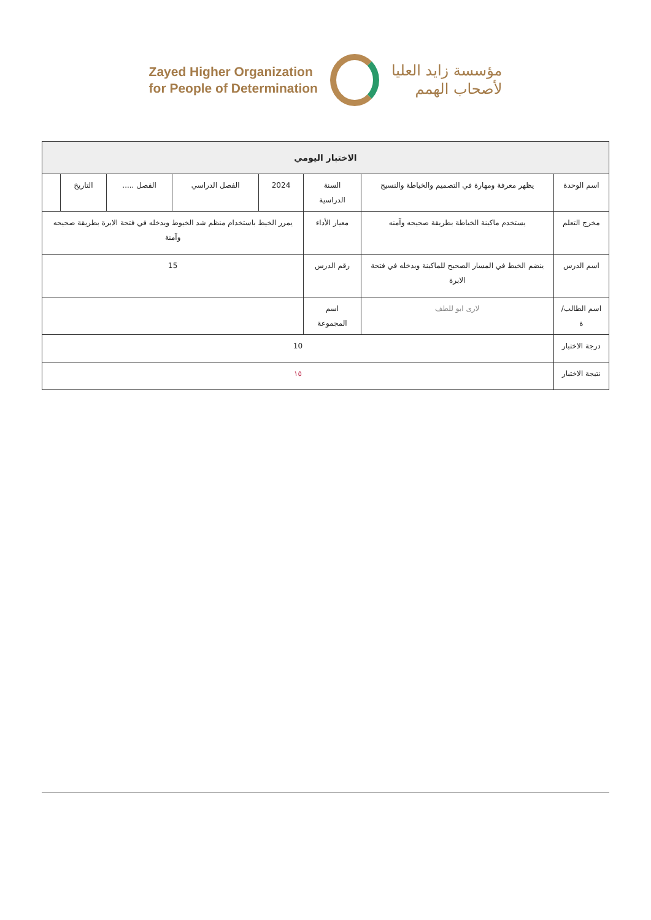Zayed Higher Organization
for People of Determination
مؤسسة زايد العليا
لأصحاب الهمم
| الاختبار اليومي | | | | | | | |
| --- | --- | --- | --- | --- | --- | --- | --- |
| اسم الوحدة | يظهر معرفة ومهارة في التصميم والخياطة والنسيج | السنة الدراسية | 2024 | الفصل الدراسي | الفصل ..... | التاريخ | |
| مخرج التعلم | يستخدم ماكينة الخياطة بطريقة صحيحه وآمنه | معيار الأداء | يمرر الخيط باستخدام منظم شد الخيوط ويدخله في فتحة الابرة بطريقة صحيحه وآمنة | | | | |
| اسم الدرس | ينضم الخيط في المسار الصحيح للماكينة ويدخله في فتحة الابرة | رقم الدرس | 15 | | | | |
| اسم الطالب/ة | لارى ابو للطف | اسم المجموعة | | | | | |
| درجة الاختبار | 10 | | | | | | |
| نتيجة الاختبار | ١٥ | | | | | | |